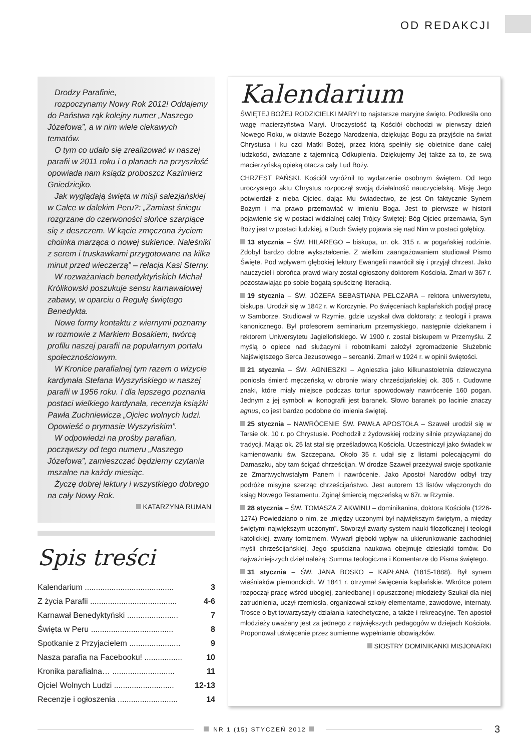OD REDAKCJI
Drodzy Parafinie,
rozpoczynamy Nowy Rok 2012! Oddajemy do Państwa rąk kolejny numer „Naszego Józefowa”, a w nim wiele ciekawych tematów.
O tym co udało się zrealizować w naszej parafii w 2011 roku i o planach na przyszłość opowiada nam ksiądz proboszcz Kazimierz Gniedziejko.
Jak wyglądają święta w misji salezjańskiej w Calce w dalekim Peru?: „Zamiast śniegu rozgrzane do czerwoności słońce szarpiące się z deszczem. W kącie zmęczona życiem choinka marząca o nowej sukience. Naleśniki z serem i truskawkami przygotowane na kilka minut przed wieczerzą” – relacja Kasi Sterny.
W rozważaniach benedyktyńskich Michał Królikowski poszukuje sensu karnawałowej zabawy, w oparciu o Regułę świętego Benedykta.
Nowe formy kontaktu z wiernymi poznamy w rozmowie z Markiem Bosakiem, twórcą profilu naszej parafii na popularnym portalu społecznościowym.
W Kronice parafialnej tym razem o wizycie kardynała Stefana Wyszyńskiego w naszej parafii w 1956 roku. I dla lepszego poznania postaci wielkiego kardynała, recenzja książki Pawła Zuchniewicza „Ojciec wolnych ludzi. Opowieść o prymasie Wyszyńskim”.
W odpowiedzi na prośby parafian, począwszy od tego numeru „Naszego Józefowa”, zamieszczać będziemy czytania mszalne na każdy miesiąc.
Życzę dobrej lektury i wszystkiego dobrego na cały Nowy Rok.
KATARZYNA RUMAN
Spis treści
Kalendarium ........................................ 3
Z życia Parafii ....................................... 4-6
Karnawał Benedyktyński ....................... 7
Święta w Peru ..................................... 8
Spotkanie z Przyjacielem ....................... 9
Nasza parafia na Facebooku! ................. 10
Kronika parafialna… ............................ 11
Ojciel Wolnych Ludzi ........................... 12-13
Recenzje i ogłoszenia ........................... 14
Kalendarium
ŚWIĘTEJ BOŻEJ RODZICIELKI MARYI to najstarsze maryjne święto. Podkreśla ono wagę macierzyństwa Maryi. Uroczystość tą Kościół obchodzi w pierwszy dzień Nowego Roku, w oktawie Bożego Narodzenia, dziękując Bogu za przyjście na świat Chrystusa i ku czci Matki Bożej, przez którą spełniły się obietnice dane całej ludzkości, związane z tajemnicą Odkupienia. Dziękujemy Jej także za to, że swą macierzyńską opieką otacza cały Lud Boży.
CHRZEST PAŃSKI. Kościół wyróżnił to wydarzenie osobnym świętem. Od tego uroczystego aktu Chrystus rozpoczął swoją działalność nauczycielską. Misję Jego potwierdził z nieba Ojciec, dając Mu świadectwo, że jest On faktycznie Synem Bożym i ma prawo przemawiać w imieniu Boga. Jest to pierwsze w historii pojawienie się w postaci widzialnej całej Trójcy Świętej: Bóg Ojciec przemawia, Syn Boży jest w postaci ludzkiej, a Duch Święty pojawia się nad Nim w postaci gołębicy.
13 stycznia – ŚW. HILAREGO – biskupa, ur. ok. 315 r. w pogańskiej rodzinie. Zdobył bardzo dobre wykształcenie. Z wielkim zaangażowaniem studiował Pismo Święte. Pod wpływem głębokiej lektury Ewangelii nawrócił się i przyjął chrzest. Jako nauczyciel i obrońca prawd wiary został ogłoszony doktorem Kościoła. Zmarł w 367 r. pozostawiając po sobie bogatą spuściznę literacką.
19 stycznia – ŚW. JÓZEFA SEBASTIANA PELCZARA – rektora uniwersytetu, biskupa. Urodził się w 1842 r. w Korczynie. Po święceniach kapłańskich podjął pracę w Samborze. Studiował w Rzymie, gdzie uzyskał dwa doktoraty: z teologii i prawa kanonicznego. Był profesorem seminarium przemyskiego, następnie dziekanem i rektorem Uniwersytetu Jagiellońskiego. W 1900 r. został biskupem w Przemyślu. Z myślą o opiece nad służącymi i robotnikami założył zgromadzenie Służebnic Najświętszego Serca Jezusowego – sercanki. Zmarł w 1924 r. w opinii świętości.
21 stycznia – ŚW. AGNIESZKI – Agnieszka jako kilkunastoletnia dziewczyna poniosła śmierć męczeńską w obronie wiary chrześcijańskiej ok. 305 r. Cudowne znaki, które miały miejsce podczas tortur spowodowały nawrócenie 160 pogan. Jednym z jej symboli w ikonografii jest baranek. Słowo baranek po łacinie znaczy agnus, co jest bardzo podobne do imienia świętej.
25 stycznia – NAWRÓCENIE ŚW. PAWŁA APOSTOŁA – Szaweł urodził się w Tarsie ok. 10 r. po Chrystusie. Pochodził z żydowskiej rodziny silnie przywiązanej do tradycji. Mając ok. 25 lat stał się prześladowcą Kościoła. Uczestniczył jako świadek w kamienowaniu św. Szczepana. Około 35 r. udał się z listami polecającymi do Damaszku, aby tam ścigać chrześcijan. W drodze Szaweł przeżywał swoje spotkanie ze Zmartwychwstałym Panem i nawrócenie. Jako Apostoł Narodów odbył trzy podróże misyjne szerząc chrześcijaństwo. Jest autorem 13 listów włączonych do ksiąg Nowego Testamentu. Zginął śmiercią męczeńską w 67r. w Rzymie.
28 stycznia – ŚW. TOMASZA Z AKWINU – dominikanina, doktora Kościoła (1226-1274) Powiedziano o nim, że „między uczonymi był największym świętym, a między świętymi największym uczonym”. Stworzył zwarty system nauki filozoficznej i teologii katolickiej, zwany tomizmem. Wywarł głęboki wpływ na ukierunkowanie zachodniej myśli chrześcijańskiej. Jego spuścizna naukowa obejmuje dziesiątki tomów. Do najważniejszych dzieł należą: Summa teologiczna i Komentarze do Pisma świętego.
31 stycznia – ŚW. JANA BOSKO – KAPŁANA (1815-1888). Był synem wieśniaków piemonckich. W 1841 r. otrzymał święcenia kapłańskie. Wkrótce potem rozpoczął pracę wśród ubogiej, zaniedbanej i opuszczonej młodzieży Szukał dla niej zatrudnienia, uczył rzemiosła, organizował szkoły elementarne, zawodowe, internaty. Trosce o byt towarzyszyły działania katechetyczne, a także i rekreacyjne. Ten apostoł młodzieży uważany jest za jednego z największych pedagogów w dziejach Kościoła. Proponował uświęcenie przez sumienne wypełnianie obowiązków.
SIOSTRY DOMINIKANKI MISJONARKI
NR 1 (15) STYCZEŃ 2012
3